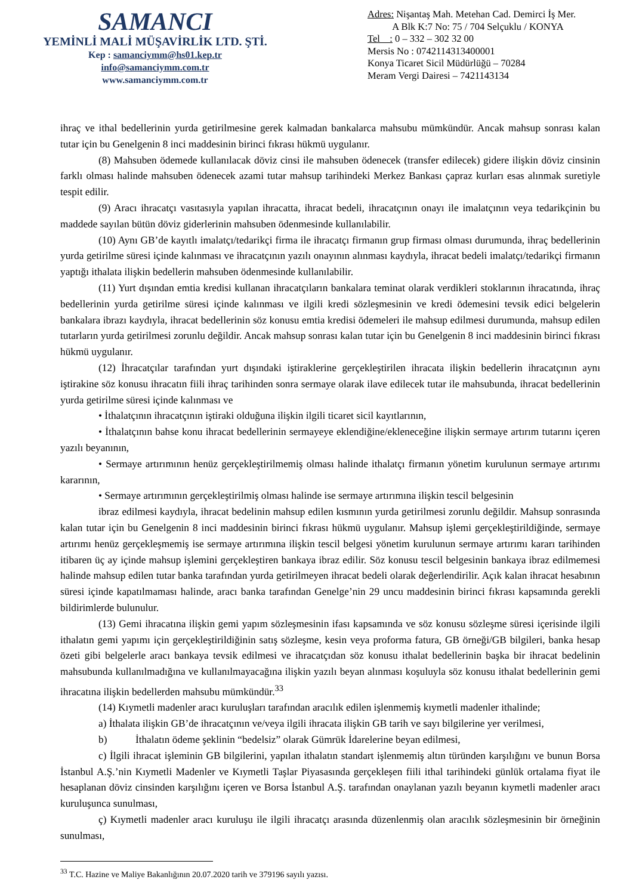SAMANCI
YEMİNLİ MALİ MÜŞAVİRLİK LTD. ŞTİ.
Kep : samanciymm@hs01.kep.tr
info@samanciymm.com.tr
www.samanciymm.com.tr
Adres: Nişantaş Mah. Metehan Cad. Demirci İş Mer.
A Blk K:7 No: 75 / 704 Selçuklu / KONYA
Tel : 0 – 332 – 302 32 00
Mersis No : 0742114313400001
Konya Ticaret Sicil Müdürlüğü – 70284
Meram Vergi Dairesi – 7421143134
ihraç ve ithal bedellerinin yurda getirilmesine gerek kalmadan bankalarca mahsubu mümkündür. Ancak mahsup sonrası kalan tutar için bu Genelgenin 8 inci maddesinin birinci fıkrası hükmü uygulanır.
(8) Mahsuben ödemede kullanılacak döviz cinsi ile mahsuben ödenecek (transfer edilecek) gidere ilişkin döviz cinsinin farklı olması halinde mahsuben ödenecek azami tutar mahsup tarihindeki Merkez Bankası çapraz kurları esas alınmak suretiyle tespit edilir.
(9) Aracı ihracatçı vasıtasıyla yapılan ihracatta, ihracat bedeli, ihracatçının onayı ile imalatçının veya tedarikçinin bu maddede sayılan bütün döviz giderlerinin mahsuben ödenmesinde kullanılabilir.
(10) Aynı GB’de kayıtlı imalatçı/tedarikçi firma ile ihracatçı firmanın grup firması olması durumunda, ihraç bedellerinin yurda getirilme süresi içinde kalınması ve ihracatçının yazılı onayının alınması kaydıyla, ihracat bedeli imalatçı/tedarikçi firmanın yaptığı ithalata ilişkin bedellerin mahsuben ödenmesinde kullanılabilir.
(11) Yurt dışından emtia kredisi kullanan ihracatçıların bankalara teminat olarak verdikleri stoklarının ihracatında, ihraç bedellerinin yurda getirilme süresi içinde kalınması ve ilgili kredi sözleşmesinin ve kredi ödemesini tevsik edici belgelerin bankalara ibrazı kaydıyla, ihracat bedellerinin söz konusu emtia kredisi ödemeleri ile mahsup edilmesi durumunda, mahsup edilen tutarların yurda getirilmesi zorunlu değildir. Ancak mahsup sonrası kalan tutar için bu Genelgenin 8 inci maddesinin birinci fıkrası hükmü uygulanır.
(12) İhracatçılar tarafından yurt dışındaki iştiraklerine gerçekleştirilen ihracata ilişkin bedellerin ihracatçının aynı iştirakine söz konusu ihracatın fiili ihraç tarihinden sonra sermaye olarak ilave edilecek tutar ile mahsubunda, ihracat bedellerinin yurda getirilme süresi içinde kalınması ve
• İthalatçının ihracatçının iştiraki olduğuna ilişkin ilgili ticaret sicil kayıtlarının,
• İthalatçının bahse konu ihracat bedellerinin sermayeye eklendiğine/ekleneceğine ilişkin sermaye artırım tutarını içeren yazılı beyanının,
• Sermaye artırımının henüz gerçekleştirilmemiş olması halinde ithalatçı firmanın yönetim kurulunun sermaye artırımı kararının,
• Sermaye artırımının gerçekleştirilmiş olması halinde ise sermaye artırımına ilişkin tescil belgesinin
ibraz edilmesi kaydıyla, ihracat bedelinin mahsup edilen kısmının yurda getirilmesi zorunlu değildir. Mahsup sonrasında kalan tutar için bu Genelgenin 8 inci maddesinin birinci fıkrası hükmü uygulanır. Mahsup işlemi gerçekleştirildiğinde, sermaye artırımı henüz gerçekleşmemiş ise sermaye artırımına ilişkin tescil belgesi yönetim kurulunun sermaye artırımı kararı tarihinden itibaren üç ay içinde mahsup işlemini gerçekleştiren bankaya ibraz edilir. Söz konusu tescil belgesinin bankaya ibraz edilmemesi halinde mahsup edilen tutar banka tarafından yurda getirilmeyen ihracat bedeli olarak değerlendirilir. Açık kalan ihracat hesabının süresi içinde kapatılmaması halinde, aracı banka tarafından Genelge’nin 29 uncu maddesinin birinci fıkrası kapsamında gerekli bildirimlerde bulunulur.
(13) Gemi ihracatına ilişkin gemi yapım sözleşmesinin ifası kapsamında ve söz konusu sözleşme süresi içerisinde ilgili ithalatın gemi yapımı için gerçekleştirildiğinin satış sözleşme, kesin veya proforma fatura, GB örneği/GB bilgileri, banka hesap özeti gibi belgelerle aracı bankaya tevsik edilmesi ve ihracatçıdan söz konusu ithalat bedellerinin başka bir ihracat bedelinin mahsubunda kullanılmadığına ve kullanılmayacağına ilişkin yazılı beyan alınması koşuluyla söz konusu ithalat bedellerinin gemi ihracatına ilişkin bedellerden mahsubu mümkündür.<sup>33</sup>
(14) Kıymetli madenler aracı kuruluşları tarafından aracılık edilen işlenmemiş kıymetli madenler ithalinde;
a) İthalata ilişkin GB’de ihracatçının ve/veya ilgili ihracata ilişkin GB tarih ve sayı bilgilerine yer verilmesi,
b) İthalatın ödeme şeklinin “bedelsiz” olarak Gümrük İdarelerine beyan edilmesi,
c) İlgili ihracat işleminin GB bilgilerini, yapılan ithalatın standart işlenmemiş altın türünden karşılığını ve bunun Borsa İstanbul A.Ş.’nin Kıymetli Madenler ve Kıymetli Taşlar Piyasasında gerçekleşen fiili ithal tarihindeki günlük ortalama fiyat ile hesaplanan döviz cinsinden karşılığını içeren ve Borsa İstanbul A.Ş. tarafından onaylanan yazılı beyanın kıymetli madenler aracı kuruluşunca sunulması,
ç) Kıymetli madenler aracı kuruluşu ile ilgili ihracatçı arasında düzenlenmiş olan aracılık sözleşmesinin bir örneğinin sunulması,
<sup>33</sup> T.C. Hazine ve Maliye Bakanlığının 20.07.2020 tarih ve 379196 sayılı yazısı.